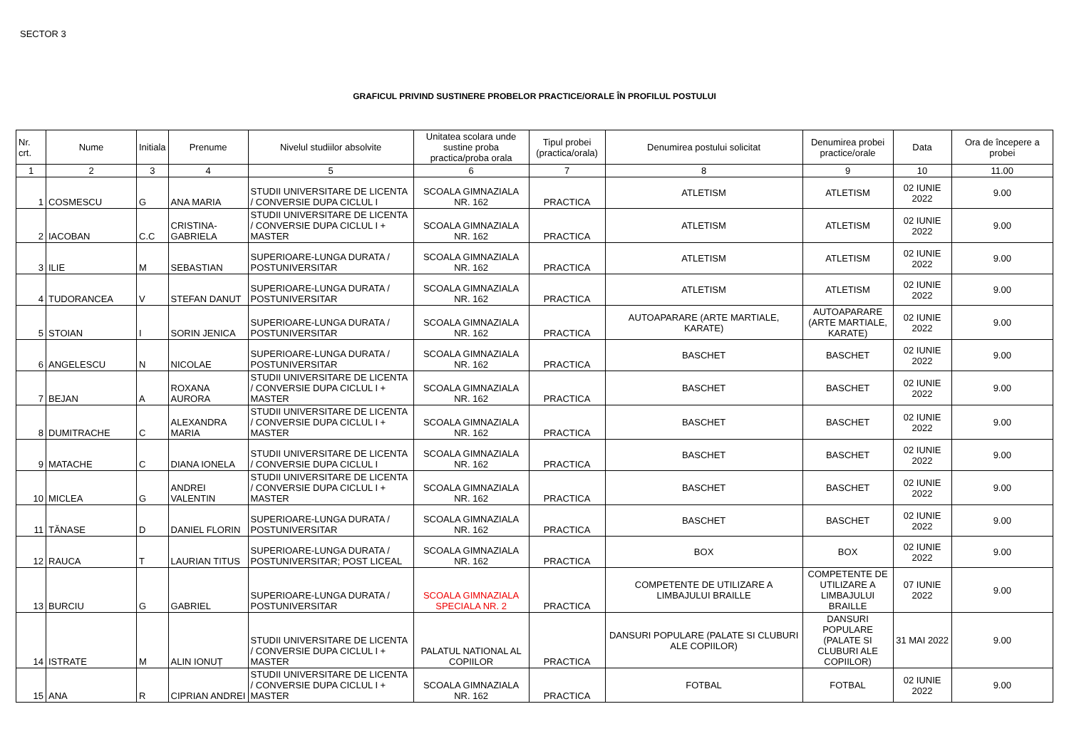SECTOR 3
GRAFICUL PRIVIND SUSTINERE PROBELOR PRACTICE/ORALE ÎN PROFILUL POSTULUI
| Nr. crt. | Nume | Initiala | Prenume | Nivelul studiilor absolvite | Unitatea scolara unde sustine proba practica/proba orala | Tipul probei (practica/orala) | Denumirea postului solicitat | Denumirea probei practice/orale | Data | Ora de începere a probei |
| --- | --- | --- | --- | --- | --- | --- | --- | --- | --- | --- |
| 1 | 2 | 3 | 4 | 5 | 6 | 7 | 8 | 9 | 10 | 11.00 |
| 1 | COSMESCU | G | ANA MARIA | STUDII UNIVERSITARE DE LICENTA / CONVERSIE DUPA CICLUL I | SCOALA GIMNAZIALA NR. 162 | PRACTICA | ATLETISM | ATLETISM | 02 IUNIE 2022 | 9.00 |
| 2 | IACOBAN | C.C | CRISTINA-GABRIELA | STUDII UNIVERSITARE DE LICENTA / CONVERSIE DUPA CICLUL I + MASTER | SCOALA GIMNAZIALA NR. 162 | PRACTICA | ATLETISM | ATLETISM | 02 IUNIE 2022 | 9.00 |
| 3 | ILIE | M | SEBASTIAN | SUPERIOARE-LUNGA DURATA / POSTUNIVERSITAR | SCOALA GIMNAZIALA NR. 162 | PRACTICA | ATLETISM | ATLETISM | 02 IUNIE 2022 | 9.00 |
| 4 | TUDORANCEA | V | STEFAN DANUT | SUPERIOARE-LUNGA DURATA / POSTUNIVERSITAR | SCOALA GIMNAZIALA NR. 162 | PRACTICA | ATLETISM | ATLETISM | 02 IUNIE 2022 | 9.00 |
| 5 | STOIAN | I | SORIN JENICA | SUPERIOARE-LUNGA DURATA / POSTUNIVERSITAR | SCOALA GIMNAZIALA NR. 162 | PRACTICA | AUTOAPARARE (ARTE MARTIALE, KARATE) | AUTOAPARARE (ARTE MARTIALE, KARATE) | 02 IUNIE 2022 | 9.00 |
| 6 | ANGELESCU | N | NICOLAE | SUPERIOARE-LUNGA DURATA / POSTUNIVERSITAR | SCOALA GIMNAZIALA NR. 162 | PRACTICA | BASCHET | BASCHET | 02 IUNIE 2022 | 9.00 |
| 7 | BEJAN | A | ROXANA AURORA | STUDII UNIVERSITARE DE LICENTA / CONVERSIE DUPA CICLUL I + MASTER | SCOALA GIMNAZIALA NR. 162 | PRACTICA | BASCHET | BASCHET | 02 IUNIE 2022 | 9.00 |
| 8 | DUMITRACHE | C | ALEXANDRA MARIA | STUDII UNIVERSITARE DE LICENTA / CONVERSIE DUPA CICLUL I + MASTER | SCOALA GIMNAZIALA NR. 162 | PRACTICA | BASCHET | BASCHET | 02 IUNIE 2022 | 9.00 |
| 9 | MATACHE | C | DIANA IONELA | STUDII UNIVERSITARE DE LICENTA / CONVERSIE DUPA CICLUL I | SCOALA GIMNAZIALA NR. 162 | PRACTICA | BASCHET | BASCHET | 02 IUNIE 2022 | 9.00 |
| 10 | MICLEA | G | ANDREI VALENTIN | STUDII UNIVERSITARE DE LICENTA / CONVERSIE DUPA CICLUL I + MASTER | SCOALA GIMNAZIALA NR. 162 | PRACTICA | BASCHET | BASCHET | 02 IUNIE 2022 | 9.00 |
| 11 | TĂNASE | D | DANIEL FLORIN | SUPERIOARE-LUNGA DURATA / POSTUNIVERSITAR | SCOALA GIMNAZIALA NR. 162 | PRACTICA | BASCHET | BASCHET | 02 IUNIE 2022 | 9.00 |
| 12 | RAUCA | T | LAURIAN TITUS | SUPERIOARE-LUNGA DURATA / POSTUNIVERSITAR; POST LICEAL | SCOALA GIMNAZIALA NR. 162 | PRACTICA | BOX | BOX | 02 IUNIE 2022 | 9.00 |
| 13 | BURCIU | G | GABRIEL | SUPERIOARE-LUNGA DURATA / POSTUNIVERSITAR | SCOALA GIMNAZIALA SPECIALA NR. 2 | PRACTICA | COMPETENTE DE UTILIZARE A LIMBAJULUI BRAILLE | COMPETENTE DE UTILIZARE A LIMBAJULUI BRAILLE | 07 IUNIE 2022 | 9.00 |
| 14 | ISTRATE | M | ALIN IONUȚ | STUDII UNIVERSITARE DE LICENTA / CONVERSIE DUPA CICLUL I + MASTER | PALATUL NATIONAL AL COPIILOR | PRACTICA | DANSURI POPULARE (PALATE SI CLUBURI ALE COPIILOR) | DANSURI POPULARE (PALATE SI CLUBURI ALE COPIILOR) | 31 MAI 2022 | 9.00 |
| 15 | ANA | R | CIPRIAN ANDREI | STUDII UNIVERSITARE DE LICENTA / CONVERSIE DUPA CICLUL I + MASTER | SCOALA GIMNAZIALA NR. 162 | PRACTICA | FOTBAL | FOTBAL | 02 IUNIE 2022 | 9.00 |